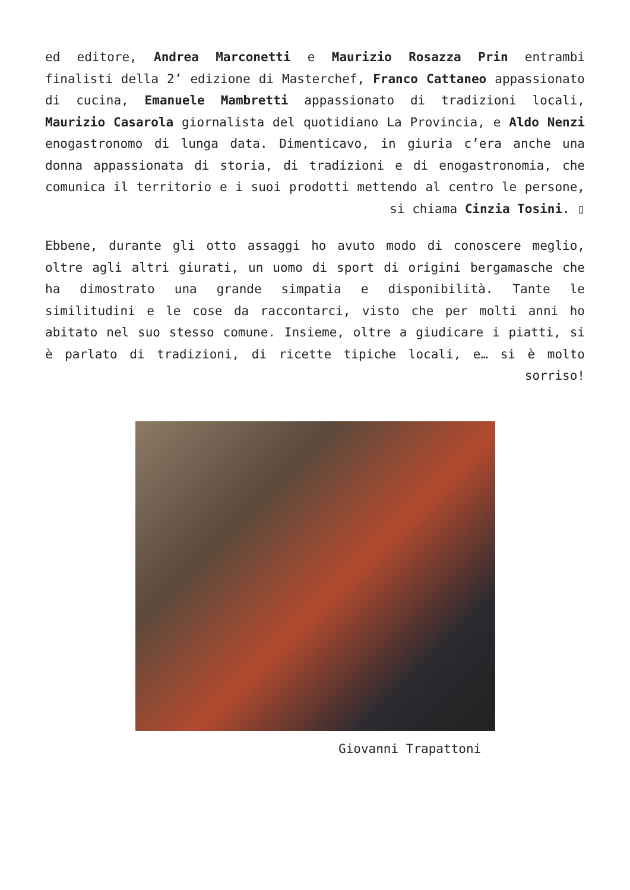ed editore, Andrea Marconetti e Maurizio Rosazza Prin entrambi finalisti della 2’ edizione di Masterchef, Franco Cattaneo appassionato di cucina, Emanuele Mambretti appassionato di tradizioni locali, Maurizio Casarola giornalista del quotidiano La Provincia, e Aldo Nenzi enogastronomo di lunga data. Dimenticavo, in giuria c’era anche una donna appassionata di storia, di tradizioni e di enogastronomia, che comunica il territorio e i suoi prodotti mettendo al centro le persone, si chiama Cinzia Tosini. ▯
Ebbene, durante gli otto assaggi ho avuto modo di conoscere meglio, oltre agli altri giurati, un uomo di sport di origini bergamasche che ha dimostrato una grande simpatia e disponibilità. Tante le similitudini e le cose da raccontarci, visto che per molti anni ho abitato nel suo stesso comune. Insieme, oltre a giudicare i piatti, si è parlato di tradizioni, di ricette tipiche locali, e… si è molto sorriso!
Giovanni Trapattoni